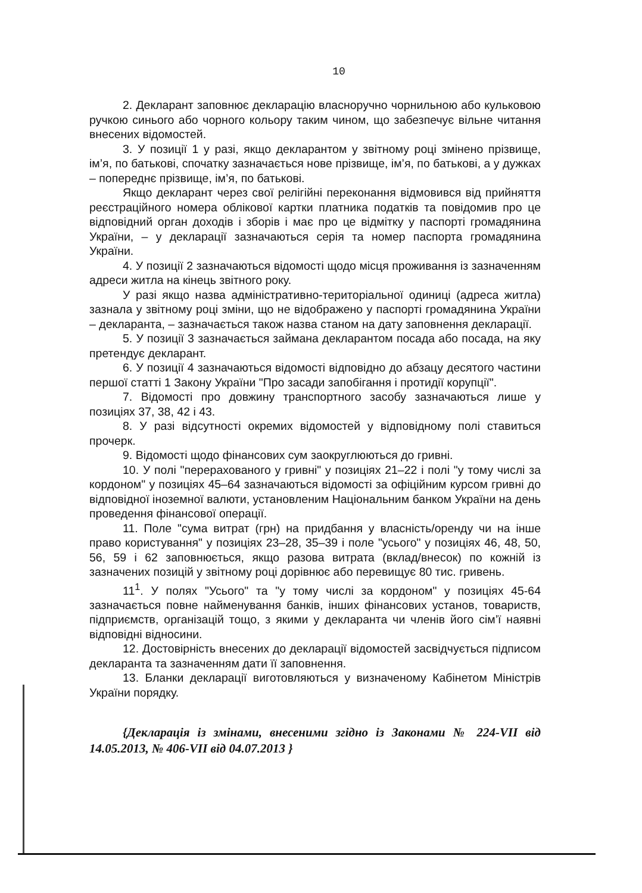10
2. Декларант заповнює декларацію власноручно чорнильною або кульковою ручкою синього або чорного кольору таким чином, що забезпечує вільне читання внесених відомостей.
3. У позиції 1 у разі, якщо декларантом у звітному році змінено прізвище, ім’я, по батькові, спочатку зазначається нове прізвище, ім’я, по батькові, а у дужках – попереднє прізвище, ім’я, по батькові.
Якщо декларант через свої релігійні переконання відмовився від прийняття реєстраційного номера облікової картки платника податків та повідомив про це відповідний орган доходів і зборів і має про це відмітку у паспорті громадянина України, – у декларації зазначаються серія та номер паспорта громадянина України.
4. У позиції 2 зазначаються відомості щодо місця проживання із зазначенням адреси житла на кінець звітного року.
У разі якщо назва адміністративно-територіальної одиниці (адреса житла) зазнала у звітному році зміни, що не відображено у паспорті громадянина України – декларанта, – зазначається також назва станом на дату заповнення декларації.
5. У позиції 3 зазначається займана декларантом посада або посада, на яку претендує декларант.
6. У позиції 4 зазначаються відомості відповідно до абзацу десятого частини першої статті 1 Закону України "Про засади запобігання і протидії корупції".
7. Відомості про довжину транспортного засобу зазначаються лише у позиціях 37, 38, 42 і 43.
8. У разі відсутності окремих відомостей у відповідному полі ставиться прочерк.
9. Відомості щодо фінансових сум заокруглюються до гривні.
10. У полі "перерахованого у гривні" у позиціях 21–22 і полі "у тому числі за кордоном" у позиціях 45–64 зазначаються відомості за офіційним курсом гривні до відповідної іноземної валюти, установленим Національним банком України на день проведення фінансової операції.
11. Поле "сума витрат (грн) на придбання у власність/оренду чи на інше право користування" у позиціях 23–28, 35–39 і поле "усього" у позиціях 46, 48, 50, 56, 59 і 62 заповнюється, якщо разова витрата (вклад/внесок) по кожній із зазначених позицій у звітному році дорівнює або перевищує 80 тис. гривень.
11<sup>1</sup>. У полях "Усього" та "у тому числі за кордоном" у позиціях 45-64 зазначається повне найменування банків, інших фінансових установ, товариств, підприємств, організацій тощо, з якими у декларанта чи членів його сім’ї наявні відповідні відносини.
12. Достовірність внесених до декларації відомостей засвідчується підписом декларанта та зазначенням дати її заповнення.
13. Бланки декларації виготовляються у визначеному Кабінетом Міністрів України порядку.
{Декларація із змінами, внесеними згідно із Законами № 224-VII від 14.05.2013, № 406-VII від 04.07.2013 }